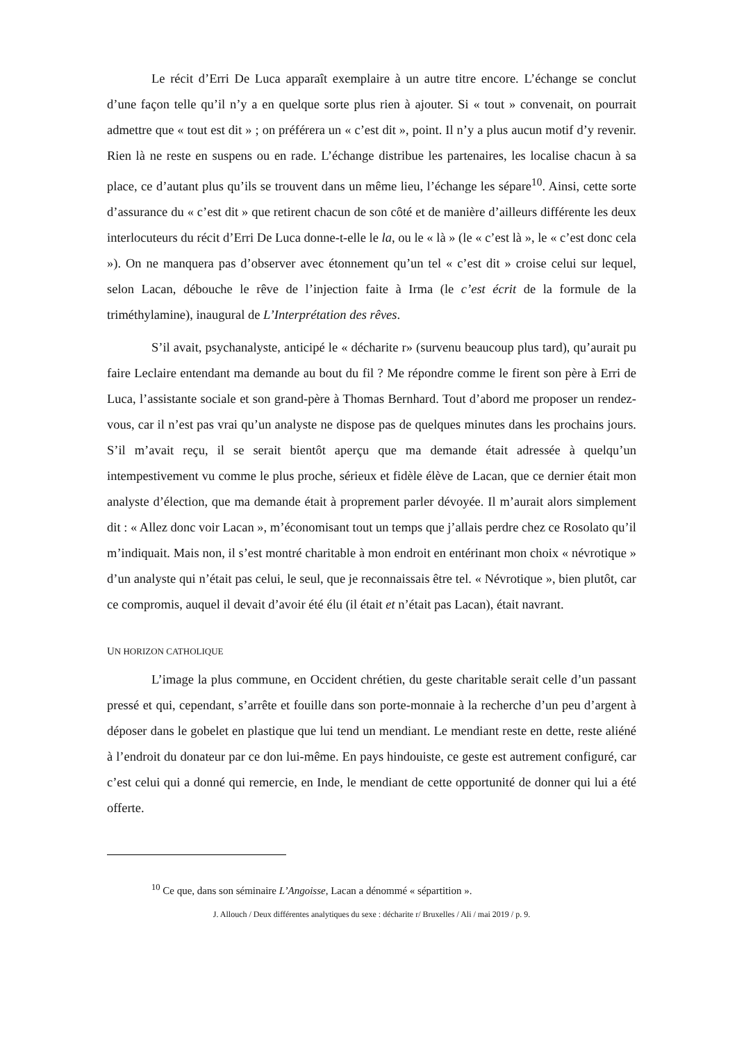Le récit d’Erri De Luca apparaît exemplaire à un autre titre encore. L’échange se conclut d’une façon telle qu’il n’y a en quelque sorte plus rien à ajouter. Si « tout » convenait, on pourrait admettre que « tout est dit » ; on préférera un « c’est dit », point. Il n’y a plus aucun motif d’y revenir. Rien là ne reste en suspens ou en rade. L’échange distribue les partenaires, les localise chacun à sa place, ce d’autant plus qu’ils se trouvent dans un même lieu, l’échange les sépare<sup>10</sup>. Ainsi, cette sorte d’assurance du « c’est dit » que retirent chacun de son côté et de manière d’ailleurs différente les deux interlocuteurs du récit d’Erri De Luca donne-t-elle le la, ou le « là » (le « c’est là », le « c’est donc cela »). On ne manquera pas d’observer avec étonnement qu’un tel « c’est dit » croise celui sur lequel, selon Lacan, débouche le rêve de l’injection faite à Irma (le c’est écrit de la formule de la triméthylamine), inaugural de L’Interprétation des rêves.
S’il avait, psychanalyste, anticipé le « décharite r» (survenu beaucoup plus tard), qu’aurait pu faire Leclaire entendant ma demande au bout du fil ? Me répondre comme le firent son père à Erri de Luca, l’assistante sociale et son grand-père à Thomas Bernhard. Tout d’abord me proposer un rendez-vous, car il n’est pas vrai qu’un analyste ne dispose pas de quelques minutes dans les prochains jours. S’il m’avait reçu, il se serait bientôt aperçu que ma demande était adressée à quelqu’un intempestivement vu comme le plus proche, sérieux et fidèle élève de Lacan, que ce dernier était mon analyste d’élection, que ma demande était à proprement parler dévoyée. Il m’aurait alors simplement dit : « Allez donc voir Lacan », m’économisant tout un temps que j’allais perdre chez ce Rosolato qu’il m’indiquait. Mais non, il s’est montré charitable à mon endroit en entérinant mon choix « névrotique » d’un analyste qui n’était pas celui, le seul, que je reconnaissais être tel. « Névrotique », bien plutôt, car ce compromis, auquel il devait d’avoir été élu (il était et n’était pas Lacan), était navrant.
UN HORIZON CATHOLIQUE
L’image la plus commune, en Occident chrétien, du geste charitable serait celle d’un passant pressé et qui, cependant, s’arrête et fouille dans son porte-monnaie à la recherche d’un peu d’argent à déposer dans le gobelet en plastique que lui tend un mendiant. Le mendiant reste en dette, reste aliéné à l’endroit du donateur par ce don lui-même. En pays hindouiste, ce geste est autrement configuré, car c’est celui qui a donné qui remercie, en Inde, le mendiant de cette opportunité de donner qui lui a été offerte.
<sup>10</sup> Ce que, dans son séminaire L’Angoisse, Lacan a dénommé « sépartition ».
J. Allouch / Deux différentes analytiques du sexe : décharite r/ Bruxelles / Ali / mai 2019 / p. 9.